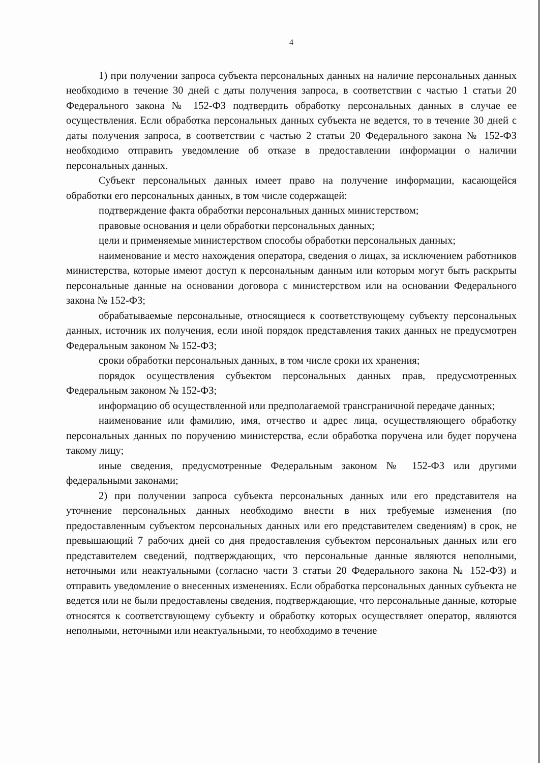4
1) при получении запроса субъекта персональных данных на наличие персональных данных необходимо в течение 30 дней с даты получения запроса, в соответствии с частью 1 статьи 20 Федерального закона № 152-ФЗ подтвердить обработку персональных данных в случае ее осуществления. Если обработка персональных данных субъекта не ведется, то в течение 30 дней с даты получения запроса, в соответствии с частью 2 статьи 20 Федерального закона № 152-ФЗ необходимо отправить уведомление об отказе в предоставлении информации о наличии персональных данных.
Субъект персональных данных имеет право на получение информации, касающейся обработки его персональных данных, в том числе содержащей:
подтверждение факта обработки персональных данных министерством;
правовые основания и цели обработки персональных данных;
цели и применяемые министерством способы обработки персональных данных;
наименование и место нахождения оператора, сведения о лицах, за исключением работников министерства, которые имеют доступ к персональным данным или которым могут быть раскрыты персональные данные на основании договора с министерством или на основании Федерального закона № 152-ФЗ;
обрабатываемые персональные, относящиеся к соответствующему субъекту персональных данных, источник их получения, если иной порядок представления таких данных не предусмотрен Федеральным законом № 152-ФЗ;
сроки обработки персональных данных, в том числе сроки их хранения;
порядок осуществления субъектом персональных данных прав, предусмотренных Федеральным законом № 152-ФЗ;
информацию об осуществленной или предполагаемой трансграничной передаче данных;
наименование или фамилию, имя, отчество и адрес лица, осуществляющего обработку персональных данных по поручению министерства, если обработка поручена или будет поручена такому лицу;
иные сведения, предусмотренные Федеральным законом № 152-ФЗ или другими федеральными законами;
2) при получении запроса субъекта персональных данных или его представителя на уточнение персональных данных необходимо внести в них требуемые изменения (по предоставленным субъектом персональных данных или его представителем сведениям) в срок, не превышающий 7 рабочих дней со дня предоставления субъектом персональных данных или его представителем сведений, подтверждающих, что персональные данные являются неполными, неточными или неактуальными (согласно части 3 статьи 20 Федерального закона № 152-ФЗ) и отправить уведомление о внесенных изменениях. Если обработка персональных данных субъекта не ведется или не были предоставлены сведения, подтверждающие, что персональные данные, которые относятся к соответствующему субъекту и обработку которых осуществляет оператор, являются неполными, неточными или неактуальными, то необходимо в течение